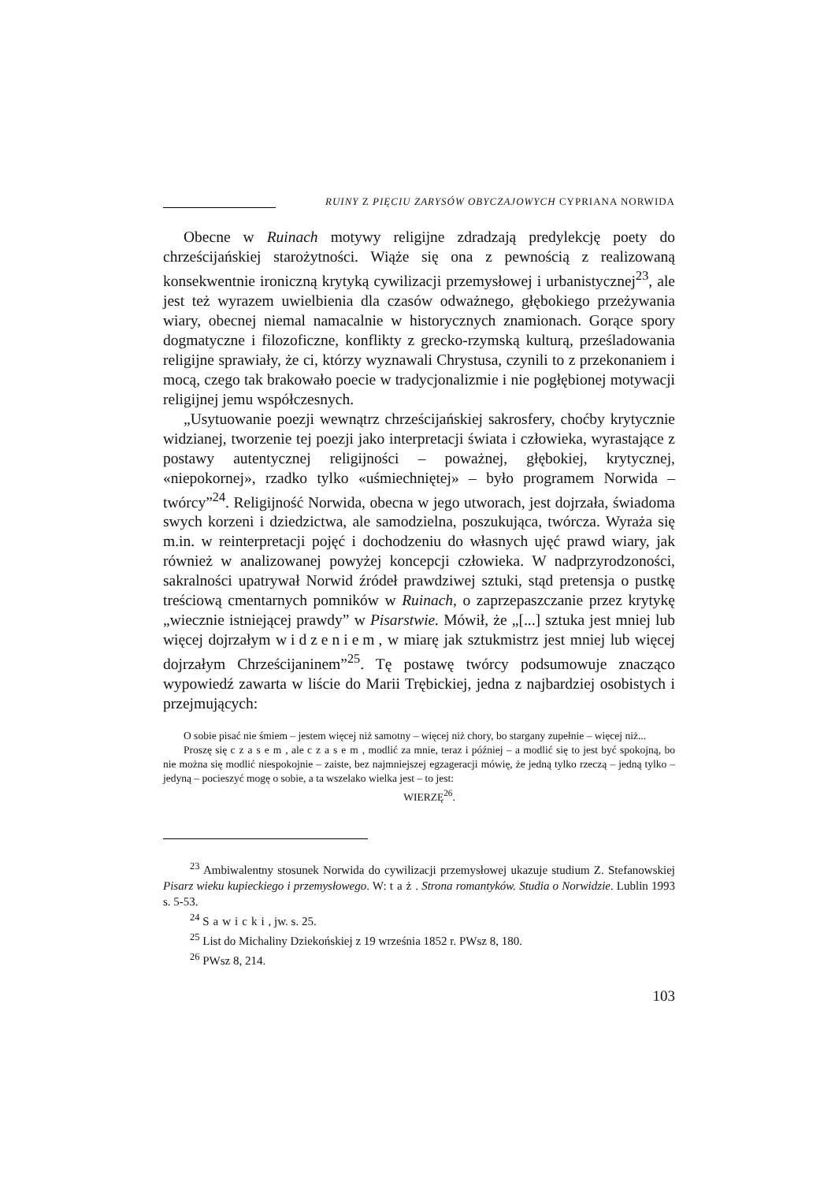RUINY Z PIĘCIU ZARYSÓW OBYCZAJOWYCH CYPRIANA NORWIDA
Obecne w Ruinach motywy religijne zdradzają predylekcję poety do chrześcijańskiej starożytności. Wiąże się ona z pewnością z realizowaną konsekwentnie ironiczną krytyką cywilizacji przemysłowej i urbanistycznej<sup>23</sup>, ale jest też wyrazem uwielbienia dla czasów odważnego, głębokiego prze­żywania wiary, obecnej niemal namacalnie w historycznych znamionach. Gorące spory dogmatyczne i filozoficzne, konflikty z grecko-rzymską kulturą, prześladowania religijne sprawiały, że ci, którzy wyznawali Chrystusa, czynili to z przekonaniem i mocą, czego tak brakowało poecie w tradycjonalizmie i nie pogłębionej motywacji religijnej jemu współczesnych.
„Usytuowanie poezji wewnątrz chrześcijańskiej sakrosfery, choćby kry­tycznie widzianej, tworzenie tej poezji jako interpretacji świata i człowieka, wyrastające z postawy autentycznej religijności – poważnej, głębokiej, krytycznej, «niepokornej», rzadko tylko «uśmiechniętej» – było programem Norwida – twórcy”<sup>24</sup>. Religijność Norwida, obecna w jego utworach, jest dojrzała, świadoma swych korzeni i dziedzictwa, ale samodzielna, poszu­kująca, twórcza. Wyraża się m.in. w reinterpretacji pojęć i dochodzeniu do własnych ujęć prawd wiary, jak również w analizowanej powyżej koncepcji człowieka. W nadprzyrodzoności, sakralności upatrywał Norwid źródeł praw­dziwej sztuki, stąd pretensja o pustkę treściową cmentarnych pomników w Ruinach, o zaprzepaszczanie przez krytykę „wiecznie istniejącej prawdy” w Pisarstwie. Mówił, że „[...] sztuka jest mniej lub więcej dojrzałym widzeniem, w miarę jak sztukmistrz jest mniej lub więcej dojrzałym Chrześcijaninem”<sup>25</sup>. Tę postawę twórcy podsumowuje znacząco wypowiedź zawarta w liście do Marii Trębickiej, jedna z najbardziej osobistych i przej­mujących:
O sobie pisać nie śmiem – jestem więcej niż samotny – więcej niż chory, bo stargany zupełnie – więcej niż...
Proszę się czasem, ale czasem, modlić za mnie, teraz i później – a modlić się to jest być spokojną, bo nie można się modlić niespokojnie – zaiste, bez najmniejszej egzageracji mówię, że jedną tylko rzeczą – jedną tylko – jedyną – pocieszyć mogę o sobie, a ta wszelako wielka jest – to jest:
WIERZĘ<sup>26</sup>.
<sup>23</sup> Ambiwalentny stosunek Norwida do cywilizacji przemysłowej ukazuje studium Z. Stefanowskiej Pisarz wieku kupieckiego i przemysłowego. W: taż. Strona romantyków. Studia o Norwidzie. Lublin 1993 s. 5-53.
<sup>24</sup> Sawicki, jw. s. 25.
<sup>25</sup> List do Michaliny Dziekońskiej z 19 września 1852 r. PWsz 8, 180.
<sup>26</sup> PWsz 8, 214.
103